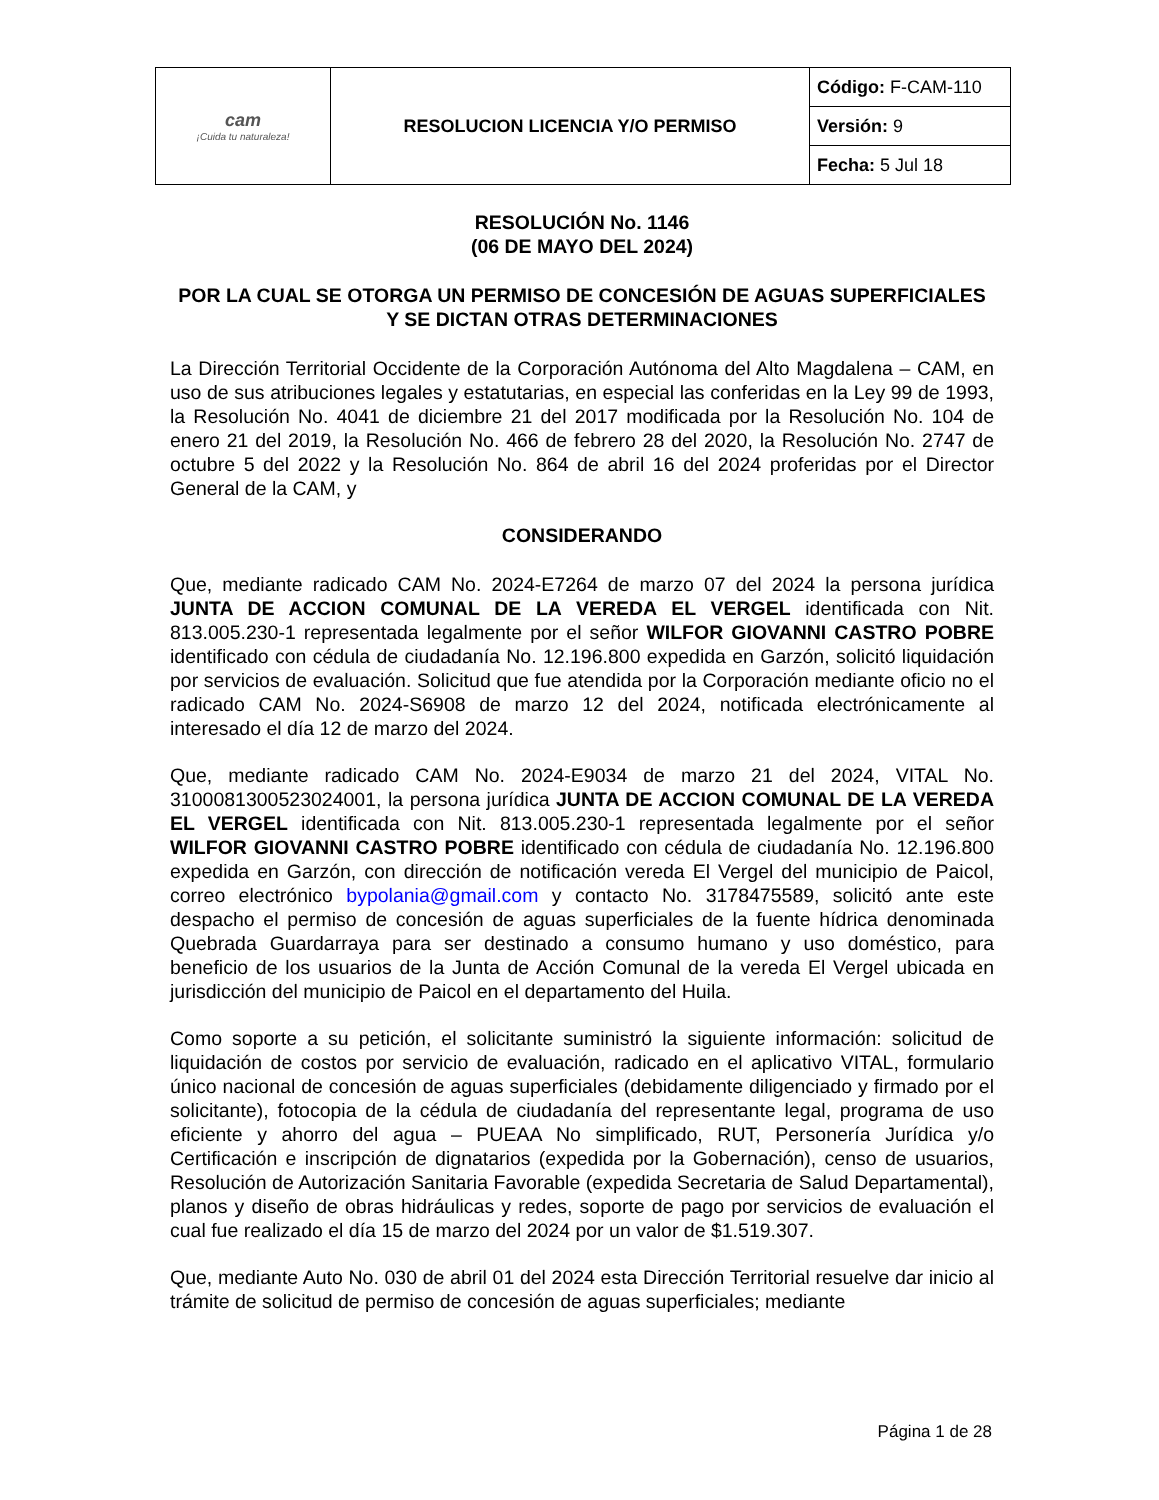| cam ¡Cuida tu naturaleza! | RESOLUCION LICENCIA Y/O PERMISO | Código: F-CAM-110 |
| | | Versión: 9 |
| | | Fecha: 5 Jul 18 |
RESOLUCIÓN No. 1146
(06 DE MAYO DEL 2024)
POR LA CUAL SE OTORGA UN PERMISO DE CONCESIÓN DE AGUAS SUPERFICIALES Y SE DICTAN OTRAS DETERMINACIONES
La Dirección Territorial Occidente de la Corporación Autónoma del Alto Magdalena – CAM, en uso de sus atribuciones legales y estatutarias, en especial las conferidas en la Ley 99 de 1993, la Resolución No. 4041 de diciembre 21 del 2017 modificada por la Resolución No. 104 de enero 21 del 2019, la Resolución No. 466 de febrero 28 del 2020, la Resolución No. 2747 de octubre 5 del 2022 y la Resolución No. 864 de abril 16 del 2024 proferidas por el Director General de la CAM, y
CONSIDERANDO
Que, mediante radicado CAM No. 2024-E7264 de marzo 07 del 2024 la persona jurídica JUNTA DE ACCION COMUNAL DE LA VEREDA EL VERGEL identificada con Nit. 813.005.230-1 representada legalmente por el señor WILFOR GIOVANNI CASTRO POBRE identificado con cédula de ciudadanía No. 12.196.800 expedida en Garzón, solicitó liquidación por servicios de evaluación. Solicitud que fue atendida por la Corporación mediante oficio no el radicado CAM No. 2024-S6908 de marzo 12 del 2024, notificada electrónicamente al interesado el día 12 de marzo del 2024.
Que, mediante radicado CAM No. 2024-E9034 de marzo 21 del 2024, VITAL No. 3100081300523024001, la persona jurídica JUNTA DE ACCION COMUNAL DE LA VEREDA EL VERGEL identificada con Nit. 813.005.230-1 representada legalmente por el señor WILFOR GIOVANNI CASTRO POBRE identificado con cédula de ciudadanía No. 12.196.800 expedida en Garzón, con dirección de notificación vereda El Vergel del municipio de Paicol, correo electrónico bypolania@gmail.com y contacto No. 3178475589, solicitó ante este despacho el permiso de concesión de aguas superficiales de la fuente hídrica denominada Quebrada Guardarraya para ser destinado a consumo humano y uso doméstico, para beneficio de los usuarios de la Junta de Acción Comunal de la vereda El Vergel ubicada en jurisdicción del municipio de Paicol en el departamento del Huila.
Como soporte a su petición, el solicitante suministró la siguiente información: solicitud de liquidación de costos por servicio de evaluación, radicado en el aplicativo VITAL, formulario único nacional de concesión de aguas superficiales (debidamente diligenciado y firmado por el solicitante), fotocopia de la cédula de ciudadanía del representante legal, programa de uso eficiente y ahorro del agua – PUEAA No simplificado, RUT, Personería Jurídica y/o Certificación e inscripción de dignatarios (expedida por la Gobernación), censo de usuarios, Resolución de Autorización Sanitaria Favorable (expedida Secretaria de Salud Departamental), planos y diseño de obras hidráulicas y redes, soporte de pago por servicios de evaluación el cual fue realizado el día 15 de marzo del 2024 por un valor de $1.519.307.
Que, mediante Auto No. 030 de abril 01 del 2024 esta Dirección Territorial resuelve dar inicio al trámite de solicitud de permiso de concesión de aguas superficiales; mediante
Página 1 de 28